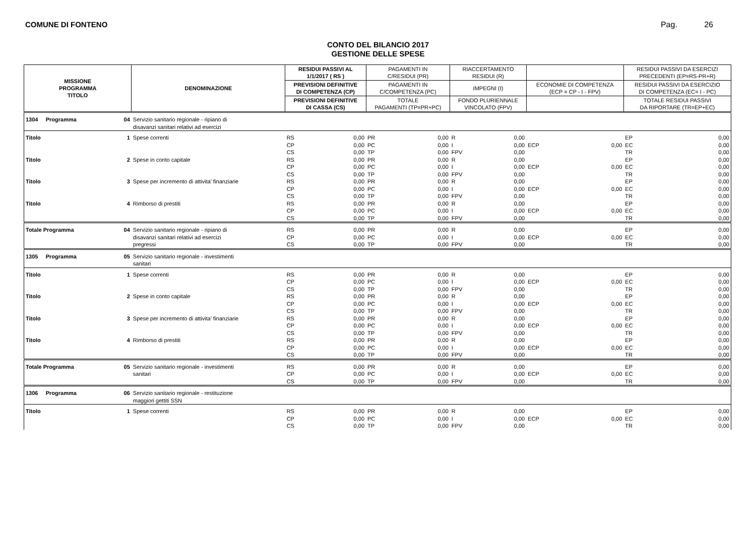COMUNE DI FONTENO Pag. 26
CONTO DEL BILANCIO 2017
GESTIONE DELLE SPESE
| MISSIONE PROGRAMMA TITOLO | | DENOMINAZIONE | RESIDUI PASSIVI AL 1/1/2017 ( RS ) | | PAGAMENTI IN C/RESIDUI (PR) | | RIACCERTAMENTO RESIDUI (R) | | | | RESIDUI PASSIVI DA ESERCIZI PRECEDENTI (EP=RS-PR+R) | |
| --- | --- | --- | --- | --- | --- | --- | --- | --- | --- | --- | --- | --- |
| | | | PREVISIONI DEFINITIVE DI COMPETENZA (CP) | | PAGAMENTI IN C/COMPETENZA (PC) | | IMPEGNI (I) | | ECONOMIE DI COMPETENZA (ECP = CP - I - FPV) | | RESIDUI PASSIVI DA ESERCIZIO DI COMPETENZA (EC= I - PC) | |
| | | | PREVISIONI DEFINITIVE DI CASSA (CS) | | TOTALE PAGAMENTI (TP=PR+PC) | | FONDO PLURIENNALE VINCOLATO (FPV) | | | | TOTALE RESIDUI PASSIVI DA RIPORTARE (TR=EP+EC) | |
| 1304 Programma | 04 | Servizio sanitario regionale - ripiano di disavanzi sanitari relativi ad esercizi | | | | | | | | | | |
| Titolo | 1 | Spese correnti | RS CP CS | 0,00 0,00 0,00 | PR PC TP | 0,00 0,00 0,00 | R I FPV | 0,00 0,00 0,00 | ECP | 0,00 | EP EC TR | 0,00 0,00 0,00 |
| Titolo | 2 | Spese in conto capitale | RS CP CS | 0,00 0,00 0,00 | PR PC TP | 0,00 0,00 0,00 | R I FPV | 0,00 0,00 0,00 | ECP | 0,00 | EP EC TR | 0,00 0,00 0,00 |
| Titolo | 3 | Spese per incremento di attivita' finanziarie | RS CP CS | 0,00 0,00 0,00 | PR PC TP | 0,00 0,00 0,00 | R I FPV | 0,00 0,00 0,00 | ECP | 0,00 | EP EC TR | 0,00 0,00 0,00 |
| Titolo | 4 | Rimborso di prestiti | RS CP CS | 0,00 0,00 0,00 | PR PC TP | 0,00 0,00 0,00 | R I FPV | 0,00 0,00 0,00 | ECP | 0,00 | EP EC TR | 0,00 0,00 0,00 |
| Totale Programma | 04 | Servizio sanitario regionale - ripiano di disavanzi sanitari relativi ad esercizi pregressi | RS CP CS | 0,00 0,00 0,00 | PR PC TP | 0,00 0,00 0,00 | R I FPV | 0,00 0,00 0,00 | ECP | 0,00 | EP EC TR | 0,00 0,00 0,00 |
| 1305 Programma | 05 | Servizio sanitario regionale - investimenti sanitari | | | | | | | | | | |
| Titolo | 1 | Spese correnti | RS CP CS | 0,00 0,00 0,00 | PR PC TP | 0,00 0,00 0,00 | R I FPV | 0,00 0,00 0,00 | ECP | 0,00 | EP EC TR | 0,00 0,00 0,00 |
| Titolo | 2 | Spese in conto capitale | RS CP CS | 0,00 0,00 0,00 | PR PC TP | 0,00 0,00 0,00 | R I FPV | 0,00 0,00 0,00 | ECP | 0,00 | EP EC TR | 0,00 0,00 0,00 |
| Titolo | 3 | Spese per incremento di attivita' finanziarie | RS CP CS | 0,00 0,00 0,00 | PR PC TP | 0,00 0,00 0,00 | R I FPV | 0,00 0,00 0,00 | ECP | 0,00 | EP EC TR | 0,00 0,00 0,00 |
| Titolo | 4 | Rimborso di prestiti | RS CP CS | 0,00 0,00 0,00 | PR PC TP | 0,00 0,00 0,00 | R I FPV | 0,00 0,00 0,00 | ECP | 0,00 | EP EC TR | 0,00 0,00 0,00 |
| Totale Programma | 05 | Servizio sanitario regionale - investimenti sanitari | RS CP CS | 0,00 0,00 0,00 | PR PC TP | 0,00 0,00 0,00 | R I FPV | 0,00 0,00 0,00 | ECP | 0,00 | EP EC TR | 0,00 0,00 0,00 |
| 1306 Programma | 06 | Servizio sanitario regionale - restituzione maggiori gettiti SSN | | | | | | | | | | |
| Titolo | 1 | Spese correnti | RS CP CS | 0,00 0,00 0,00 | PR PC TP | 0,00 0,00 0,00 | R I FPV | 0,00 0,00 0,00 | ECP | 0,00 | EP EC TR | 0,00 0,00 0,00 |